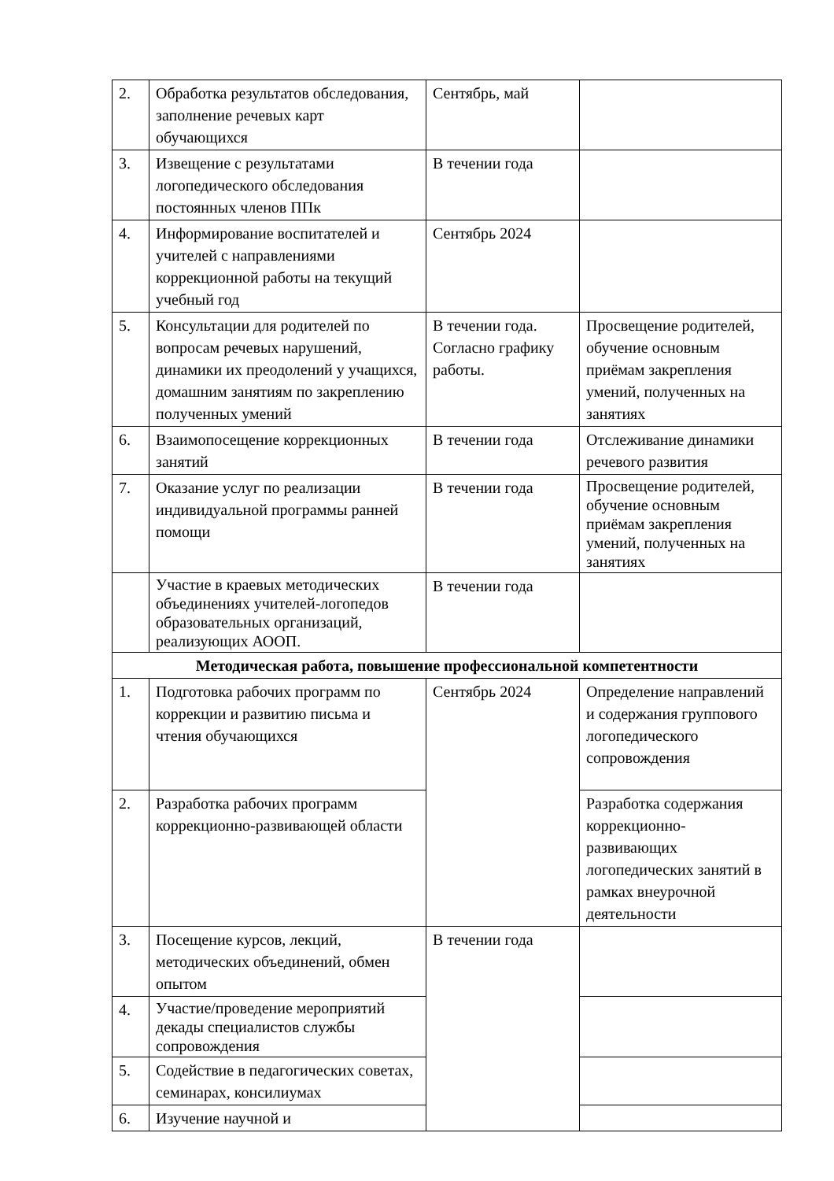| 2. | Обработка результатов обследования, заполнение речевых карт обучающихся | Сентябрь, май | |
| 3. | Извещение с результатами логопедического обследования постоянных членов ППк | В течении года | |
| 4. | Информирование воспитателей и учителей с направлениями коррекционной работы на текущий учебный год | Сентябрь 2024 | |
| 5. | Консультации для родителей по вопросам речевых нарушений, динамики их преодолений у учащихся, домашним занятиям по закреплению полученных умений | В течении года. Согласно графику работы. | Просвещение родителей, обучение основным приёмам закрепления умений, полученных на занятиях |
| 6. | Взаимопосещение коррекционных занятий | В течении года | Отслеживание динамики речевого развития |
| 7. | Оказание услуг по реализации индивидуальной программы ранней помощи | В течении года | Просвещение родителей, обучение основным приёмам закрепления умений, полученных на занятиях |
| | Участие в краевых методических объединениях учителей-логопедов образовательных организаций, реализующих АООП. | В течении года | |
| Методическая работа, повышение профессиональной компетентности | | | |
| 1. | Подготовка рабочих программ по коррекции и развитию письма и чтения обучающихся | Сентябрь 2024 | Определение направлений и содержания группового логопедического сопровождения |
| 2. | Разработка рабочих программ коррекционно-развивающей области | | Разработка содержания коррекционно-развивающих логопедических занятий в рамках внеурочной деятельности |
| 3. | Посещение курсов, лекций, методических объединений, обмен опытом | В течении года | |
| 4. | Участие/проведение мероприятий декады специалистов службы сопровождения | | |
| 5. | Содействие в педагогических советах, семинарах, консилиумах | | |
| 6. | Изучение научной и | | |